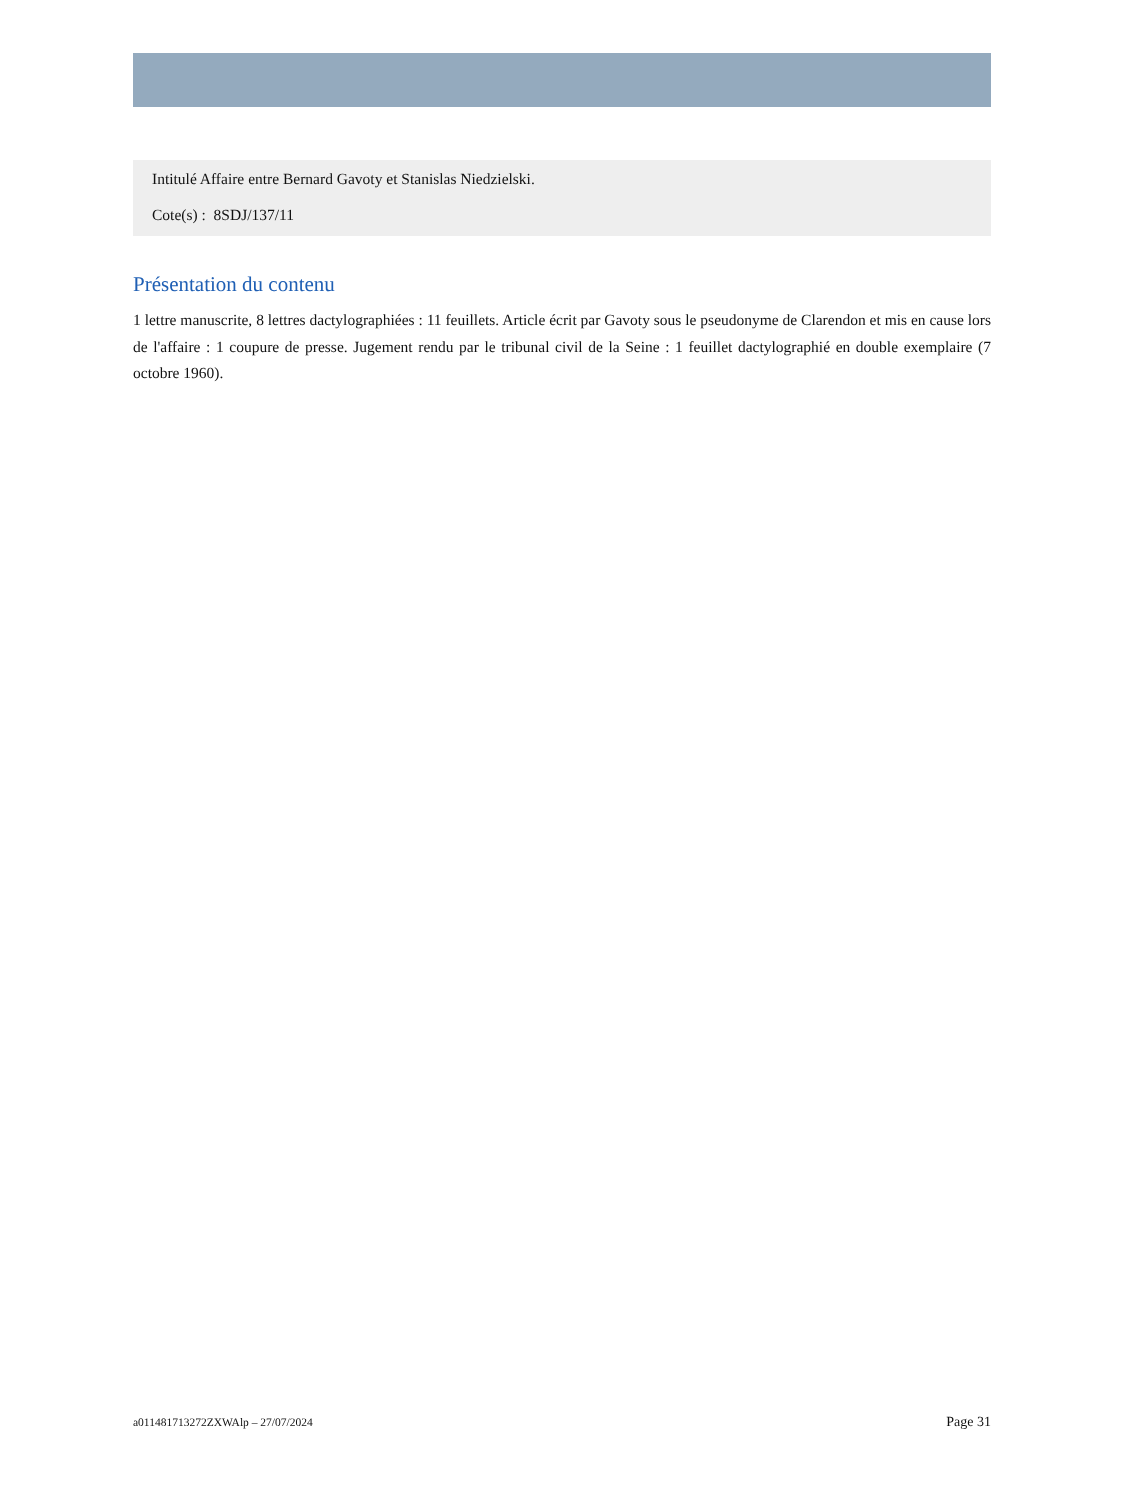Intitulé Affaire entre Bernard Gavoty et Stanislas Niedzielski.
Cote(s) : 8SDJ/137/11
Présentation du contenu
1 lettre manuscrite, 8 lettres dactylographiées : 11 feuillets. Article écrit par Gavoty sous le pseudonyme de Clarendon et mis en cause lors de l'affaire : 1 coupure de presse. Jugement rendu par le tribunal civil de la Seine : 1 feuillet dactylographié en double exemplaire (7 octobre 1960).
a011481713272ZXWAlp – 27/07/2024 Page 31